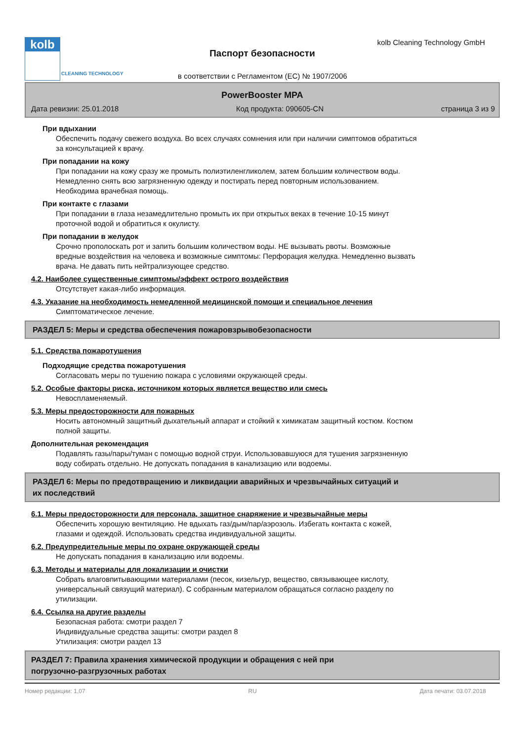kolb
CLEANING TECHNOLOGY
kolb Cleaning Technology GmbH
Паспорт безопасности
в соответствии с Регламентом (ЕС) № 1907/2006
PowerBooster MPA
Дата ревизии: 25.01.2018 Код продукта: 090605-CN страница 3 из 9
При вдыхании
Обеспечить подачу свежего воздуха. Во всех случаях сомнения или при наличии симптомов обратиться
за консультацией к врачу.
При попадании на кожу
При попадании на кожу сразу же промыть полиэтиленгликолем, затем большим количеством воды.
Немедленно снять всю загрязненную одежду и постирать перед повторным использованием.
Необходима врачебная помощь.
При контакте с глазами
При попадании в глаза незамедлительно промыть их при открытых веках в течение 10-15 минут
проточной водой и обратиться к окулисту.
При попадании в желудок
Срочно прополоскать рот и запить большим количеством воды. НЕ вызывать рвоты. Возможные
вредные воздействия на человека и возможные симптомы: Перфорация желудка. Немедленно вызвать
врача. Не давать пить нейтрализующее средство.
4.2. Наиболее существенные симптомы/эффект острого воздействия
Отсутствует какая-либо информация.
4.3. Указание на необходимость немедленной медицинской помощи и специальное лечения
Симптоматическое лечение.
РАЗДЕЛ 5: Меры и средства обеспечения пожаровзрывобезопасности
5.1. Средства пожаротушения
Подходящие средства пожаротушения
Согласовать меры по тушению пожара с условиями окружающей среды.
5.2. Особые факторы риска, источником которых является вещество или смесь
Невоспламеняемый.
5.3. Меры предосторожности для пожарных
Носить автономный защитный дыхательный аппарат и стойкий к химикатам защитный костюм. Костюм
полной защиты.
Дополнительная рекомендация
Подавлять газы/пары/туман с помощью водной струи. Использовавшуюся для тушения загрязненную
воду собирать отдельно. Не допускать попадания в канализацию или водоемы.
РАЗДЕЛ 6: Меры по предотвращению и ликвидации аварийных и чрезвычайных ситуаций и
их последствий
6.1. Меры предосторожности для персонала, защитное снаряжение и чрезвычайные меры
Обеспечить хорошую вентиляцию. Не вдыхать газ/дым/пар/аэрозоль. Избегать контакта с кожей,
глазами и одеждой. Использовать средства индивидуальной защиты.
6.2. Предупредительные меры по охране окружающей среды
Не допускать попадания в канализацию или водоемы.
6.3. Методы и материалы для локализации и очистки
Собрать влаговпитывающими материалами (песок, кизельгур, вещество, связывающее кислоту,
универсальный связущий материал). С собранным материалом обращаться согласно разделу по
утилизации.
6.4. Ссылка на другие разделы
Безопасная работа: смотри раздел 7
Индивидуальные средства защиты: смотри раздел 8
Утилизация: смотри раздел 13
РАЗДЕЛ 7: Правила хранения химической продукции и обращения с ней при
погрузочно-разгрузочных работах
Номер редакции: 1,07 RU Дата печати: 03.07.2018